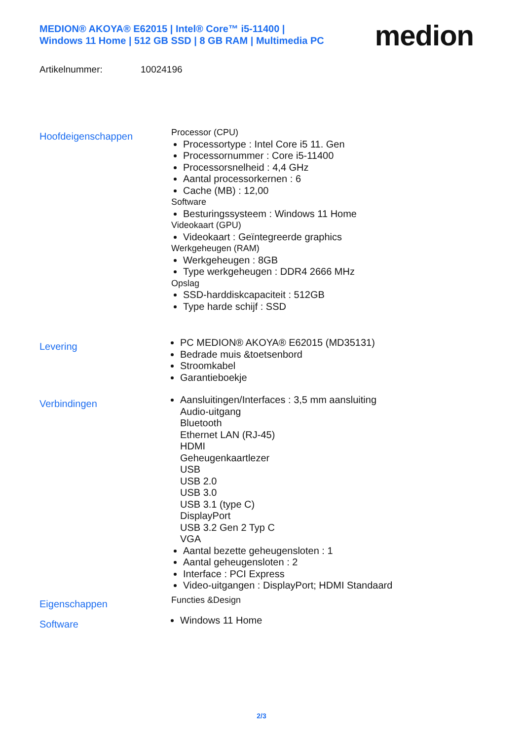MEDION® AKOYA® E62015 | Intel® Core™ i5-11400 |
Windows 11 Home | 512 GB SSD | 8 GB RAM | Multimedia PC
medion
Artikelnummer: 10024196
Hoofdeigenschappen
Processor (CPU)
Processortype : Intel Core i5 11. Gen
Processornummer : Core i5-11400
Processorsnelheid : 4,4 GHz
Aantal processorkernen : 6
Cache (MB) : 12,00
Software
Besturingssysteem : Windows 11 Home
Videokaart (GPU)
Videokaart : Geïntegreerde graphics
Werkgeheugen (RAM)
Werkgeheugen : 8GB
Type werkgeheugen : DDR4 2666 MHz
Opslag
SSD-harddiskcapaciteit : 512GB
Type harde schijf : SSD
Levering
PC MEDION® AKOYA® E62015 (MD35131)
Bedrade muis &toetsenbord
Stroomkabel
Garantieboekje
Verbindingen
Aansluitingen/Interfaces : 3,5 mm aansluiting
Audio-uitgang
Bluetooth
Ethernet LAN (RJ-45)
HDMI
Geheugenkaartlezer
USB
USB 2.0
USB 3.0
USB 3.1 (type C)
DisplayPort
USB 3.2 Gen 2 Typ C
VGA
Aantal bezette geheugensloten : 1
Aantal geheugensloten : 2
Interface : PCI Express
Video-uitgangen : DisplayPort; HDMI Standaard
Eigenschappen
Functies &Design
Software
Windows 11 Home
2/3